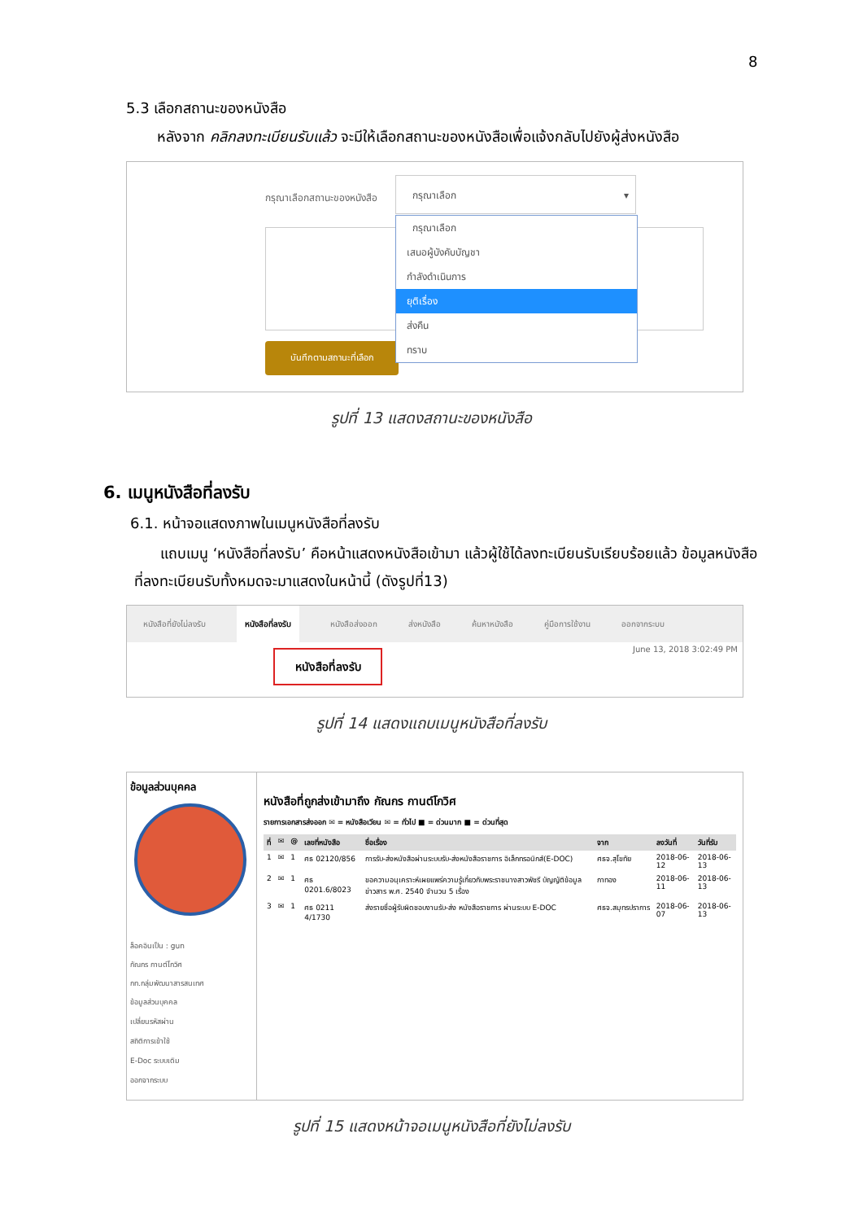8
5.3 เลือกสถานะของหนังสือ
หลังจาก คลิกลงทะเบียนรับแล้ว จะมีให้เลือกสถานะของหนังสือเพื่อแจ้งกลับไปยังผู้ส่งหนังสือ
กรุณาเลือกสถานะของหนังสือ
กรุณาเลือก ▾
กรุณาเลือก
เสนอผู้บังคับบัญชา
กำลังดำเนินการ
ยุติเรื่อง
ส่งคืน
ทราบ
บันทึกตามสถานะที่เลือก
รูปที่ 13 แสดงสถานะของหนังสือ
6. เมนูหนังสือที่ลงรับ
6.1. หน้าจอแสดงภาพในเมนูหนังสือที่ลงรับ
แถบเมนู ‘หนังสือที่ลงรับ’ คือหน้าแสดงหนังสือเข้ามา แล้วผู้ใช้ได้ลงทะเบียนรับเรียบร้อยแล้ว ข้อมูลหนังสือที่ลงทะเบียนรับทั้งหมดจะมาแสดงในหน้านี้ (ดังรูปที่13)
หนังสือที่ยังไม่ลงรับ หนังสือที่ลงรับ หนังสือส่งออก ส่งหนังสือ ค้นหาหนังสือ คู่มือการใช้งาน ออกจากระบบ
June 13, 2018 3:02:49 PM
หนังสือที่ลงรับ
รูปที่ 14 แสดงแถบเมนูหนังสือที่ลงรับ
ข้อมูลส่วนบุคคล
ล็อคอินเป็น : gun
กัณกร กานต์โกวิศ
กท.กลุ่มพัฒนาสารสนเทศ
ข้อมูลส่วนบุคคล
เปลี่ยนรหัสผ่าน
สถิติการเข้าใช้
E-Doc ระบบเดิม
ออกจากระบบ
หนังสือที่ถูกส่งเข้ามาถึง กัณกร กานต์โกวิศ
รายการเอกสารส่งออก ✉ = หนังสือเวียน ✉ = ทั่วไป ■ = ด่วนมาก ■ = ด่วนที่สุด
| ที่ | ✉ | @ | เลขที่หนังสือ | ชื่อเรื่อง | จาก | ลงวันที่ | วันที่รับ |
| --- | --- | --- | --- | --- | --- | --- | --- |
| 1 | ✉ | 1 | ศธ 02120/856 | การรับ-ส่งหนังสือผ่านระบบรับ-ส่งหนังสือราชการ อิเล็กทรอนิกส์(E-DOC) | ศธจ.สุโขทัย | 2018-06-12 | 2018-06-13 |
| 2 | ✉ | 1 | ศธ 0201.6/8023 | ขอความอนุเคราะห์เผยแพร่ความรู้เกี่ยวกับพระราชนางสาวพัชรี บัญญัติข้อมูลข่าวสาร พ.ศ. 2540 จำนวน 5 เรื่อง | กาทอง | 2018-06-11 | 2018-06-13 |
| 3 | ✉ | 1 | ศธ 0211 4/1730 | ส่งรายชื่อผู้รับผิดชอบงานรับ-ส่ง หนังสือราชการ ผ่านระบบ E-DOC | ศธจ.สมุทรปราการ | 2018-06-07 | 2018-06-13 |
รูปที่ 15 แสดงหน้าจอเมนูหนังสือที่ยังไม่ลงรับ